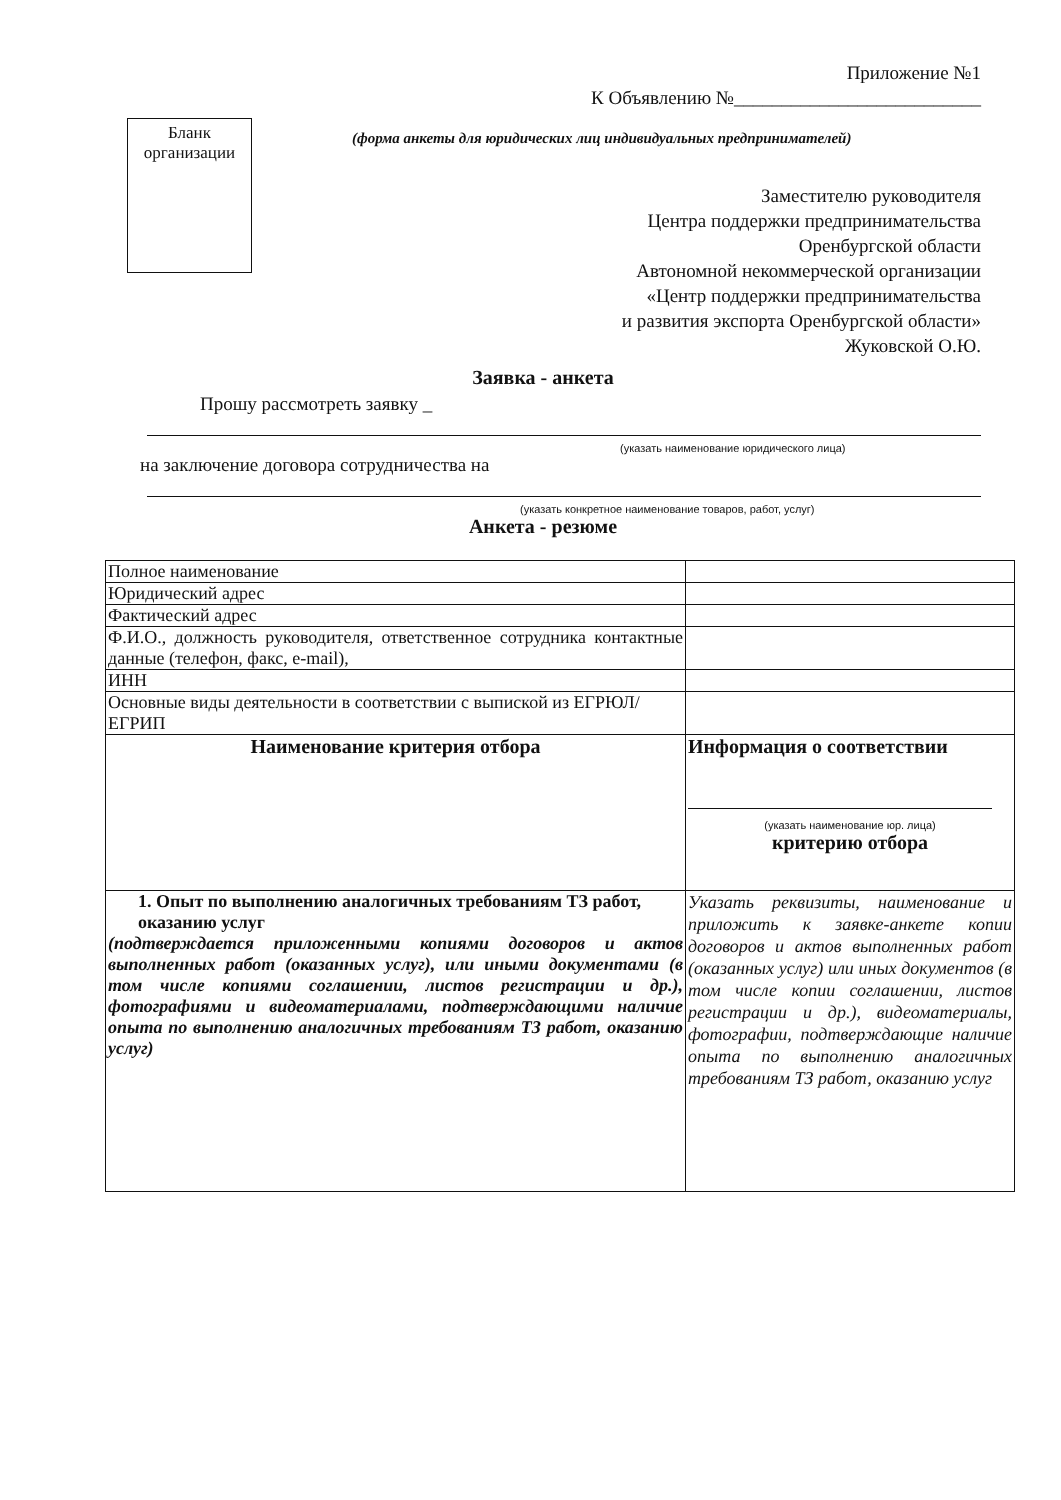Приложение №1
К Объявлению №__________________________
Бланк организации
(форма анкеты для юридических лиц индивидуальных предпринимателей)
Заместителю руководителя
Центра поддержки предпринимательства
Оренбургской области
Автономной некоммерческой организации
«Центр поддержки предпринимательства
и развития экспорта Оренбургской области»
Жуковской О.Ю.
Заявка - анкета
Прошу рассмотреть заявку _
(указать наименование юридического лица)
на заключение договора сотрудничества на
(указать конкретное наименование товаров, работ, услуг)
Анкета - резюме
| Полное наименование | |
| Юридический адрес | |
| Фактический адрес | |
| Ф.И.О., должность руководителя, ответственное сотрудника контактные данные (телефон, факс, e-mail), | |
| ИНН | |
| Основные виды деятельности в соответствии с выпиской из ЕГРЮЛ/ЕГРИП | |
| Наименование критерия отбора | Информация о соответствии (указать наименование юр. лица) критерию отбора |
| 1. Опыт по выполнению аналогичных требованиям ТЗ работ, оказанию услуг (подтверждается приложенными копиями договоров и актов выполненных работ (оказанных услуг), или иными документами (в том числе копиями соглашении, листов регистрации и др.), фотографиями и видеоматериалами, подтверждающими наличие опыта по выполнению аналогичных требованиям ТЗ работ, оказанию услуг) | Указать реквизиты, наименование и приложить к заявке-анкете копии договоров и актов выполненных работ (оказанных услуг) или иных документов (в том числе копии соглашении, листов регистрации и др.), видеоматериалы, фотографии, подтверждающие наличие опыта по выполнению аналогичных требованиям ТЗ работ, оказанию услуг |